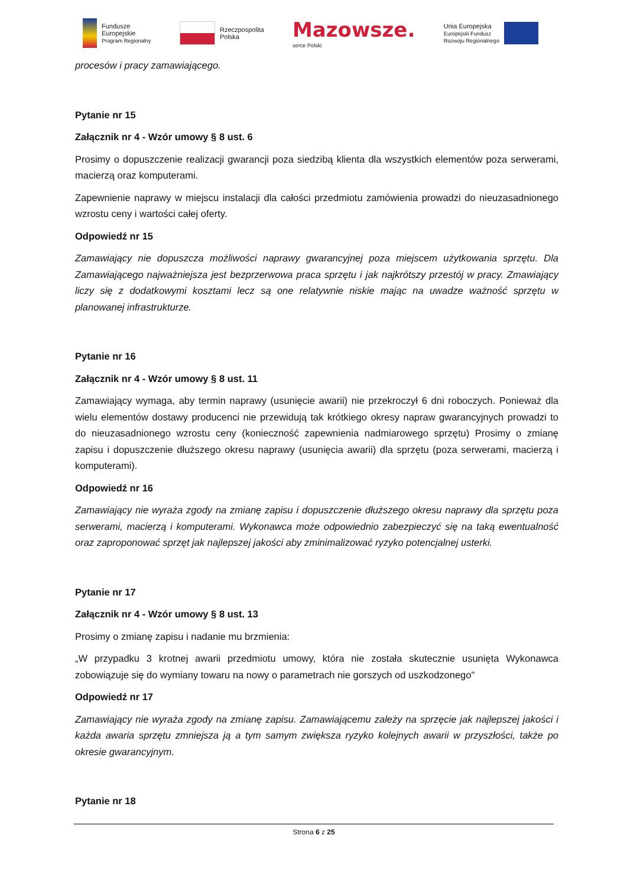Fundusze
Europejskie
Program Regionalny
Rzeczpospolita
Polska
Mazowsze.
serce Polski
Unia Europejska
Europejski Fundusz
Rozwoju Regionalnego
procesów i pracy zamawiającego.
Pytanie nr 15
Załącznik nr 4 - Wzór umowy § 8 ust. 6
Prosimy o dopuszczenie realizacji gwarancji poza siedzibą klienta dla wszystkich elementów poza serwerami, macierzą oraz komputerami.
Zapewnienie naprawy w miejscu instalacji dla całości przedmiotu zamówienia prowadzi do nieuzasadnionego wzrostu ceny i wartości całej oferty.
Odpowiedź nr 15
Zamawiający nie dopuszcza możliwości naprawy gwarancyjnej poza miejscem użytkowania sprzętu. Dla Zamawiającego najważniejsza jest bezprzerwowa praca sprzętu i jak najkrótszy przestój w pracy. Zmawiający liczy się z dodatkowymi kosztami lecz są one relatywnie niskie mając na uwadze ważność sprzętu w planowanej infrastrukturze.
Pytanie nr 16
Załącznik nr 4 - Wzór umowy § 8 ust. 11
Zamawiający wymaga, aby termin naprawy (usunięcie awarii) nie przekroczył 6 dni roboczych. Ponieważ dla wielu elementów dostawy producenci nie przewidują tak krótkiego okresy napraw gwarancyjnych prowadzi to do nieuzasadnionego wzrostu ceny (konieczność zapewnienia nadmiarowego sprzętu) Prosimy o zmianę zapisu i dopuszczenie dłuższego okresu naprawy (usunięcia awarii) dla sprzętu (poza serwerami, macierzą i komputerami).
Odpowiedź nr 16
Zamawiający nie wyraża zgody na zmianę zapisu i dopuszczenie dłuższego okresu naprawy dla sprzętu poza serwerami, macierzą i komputerami. Wykonawca może odpowiednio zabezpieczyć się na taką ewentualność oraz zaproponować sprzęt jak najlepszej jakości aby zminimalizować ryzyko potencjalnej usterki.
Pytanie nr 17
Załącznik nr 4 - Wzór umowy § 8 ust. 13
Prosimy o zmianę zapisu i nadanie mu brzmienia:
„W przypadku 3 krotnej awarii przedmiotu umowy, która nie została skutecznie usunięta Wykonawca zobowiązuje się do wymiany towaru na nowy o parametrach nie gorszych od uszkodzonego"
Odpowiedź nr 17
Zamawiający nie wyraża zgody na zmianę zapisu. Zamawiającemu zależy na sprzęcie jak najlepszej jakości i każda awaria sprzętu zmniejsza ją a tym samym zwiększa ryzyko kolejnych awarii w przyszłości, także po okresie gwarancyjnym.
Pytanie nr 18
Strona 6 z 25